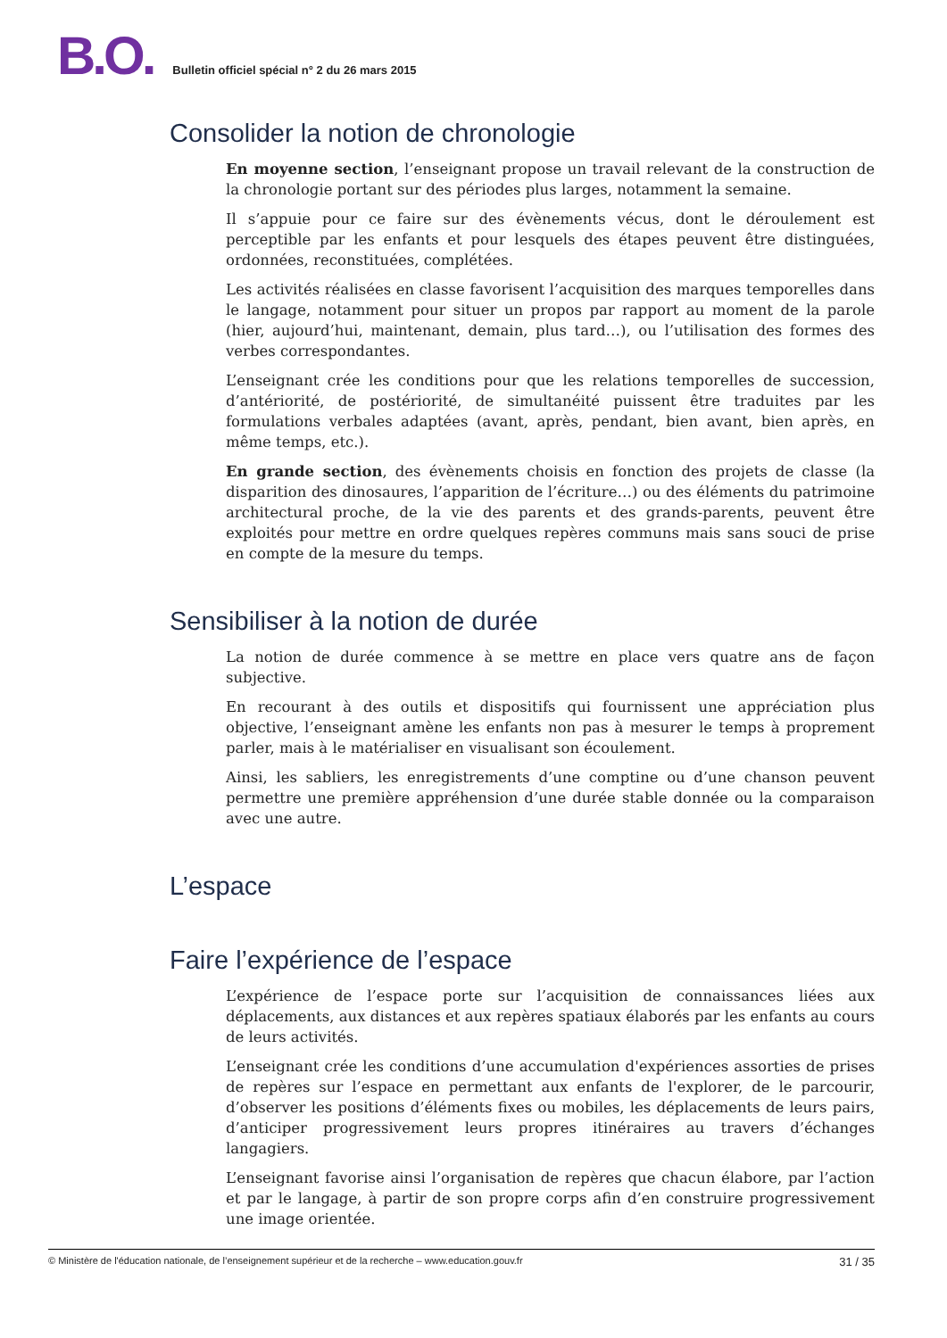B.O.
Bulletin officiel spécial n° 2 du 26 mars 2015
Consolider la notion de chronologie
En moyenne section, l’enseignant propose un travail relevant de la construction de la chronologie portant sur des périodes plus larges, notamment la semaine.
Il s’appuie pour ce faire sur des évènements vécus, dont le déroulement est perceptible par les enfants et pour lesquels des étapes peuvent être distinguées, ordonnées, reconstituées, complétées.
Les activités réalisées en classe favorisent l’acquisition des marques temporelles dans le langage, notamment pour situer un propos par rapport au moment de la parole (hier, aujourd’hui, maintenant, demain, plus tard…), ou l’utilisation des formes des verbes correspondantes.
L’enseignant crée les conditions pour que les relations temporelles de succession, d’antériorité, de postériorité, de simultanéité puissent être traduites par les formulations verbales adaptées (avant, après, pendant, bien avant, bien après, en même temps, etc.).
En grande section, des évènements choisis en fonction des projets de classe (la disparition des dinosaures, l’apparition de l’écriture…) ou des éléments du patrimoine architectural proche, de la vie des parents et des grands-parents, peuvent être exploités pour mettre en ordre quelques repères communs mais sans souci de prise en compte de la mesure du temps.
Sensibiliser à la notion de durée
La notion de durée commence à se mettre en place vers quatre ans de façon subjective.
En recourant à des outils et dispositifs qui fournissent une appréciation plus objective, l’enseignant amène les enfants non pas à mesurer le temps à proprement parler, mais à le matérialiser en visualisant son écoulement.
Ainsi, les sabliers, les enregistrements d’une comptine ou d’une chanson peuvent permettre une première appréhension d’une durée stable donnée ou la comparaison avec une autre.
L’espace
Faire l’expérience de l’espace
L’expérience de l’espace porte sur l’acquisition de connaissances liées aux déplacements, aux distances et aux repères spatiaux élaborés par les enfants au cours de leurs activités.
L’enseignant crée les conditions d’une accumulation d'expériences assorties de prises de repères sur l’espace en permettant aux enfants de l'explorer, de le parcourir, d’observer les positions d’éléments fixes ou mobiles, les déplacements de leurs pairs, d’anticiper progressivement leurs propres itinéraires au travers d’échanges langagiers.
L’enseignant favorise ainsi l’organisation de repères que chacun élabore, par l’action et par le langage, à partir de son propre corps afin d’en construire progressivement une image orientée.
© Ministère de l'éducation nationale, de l’enseignement supérieur et de la recherche – www.education.gouv.fr 31 / 35